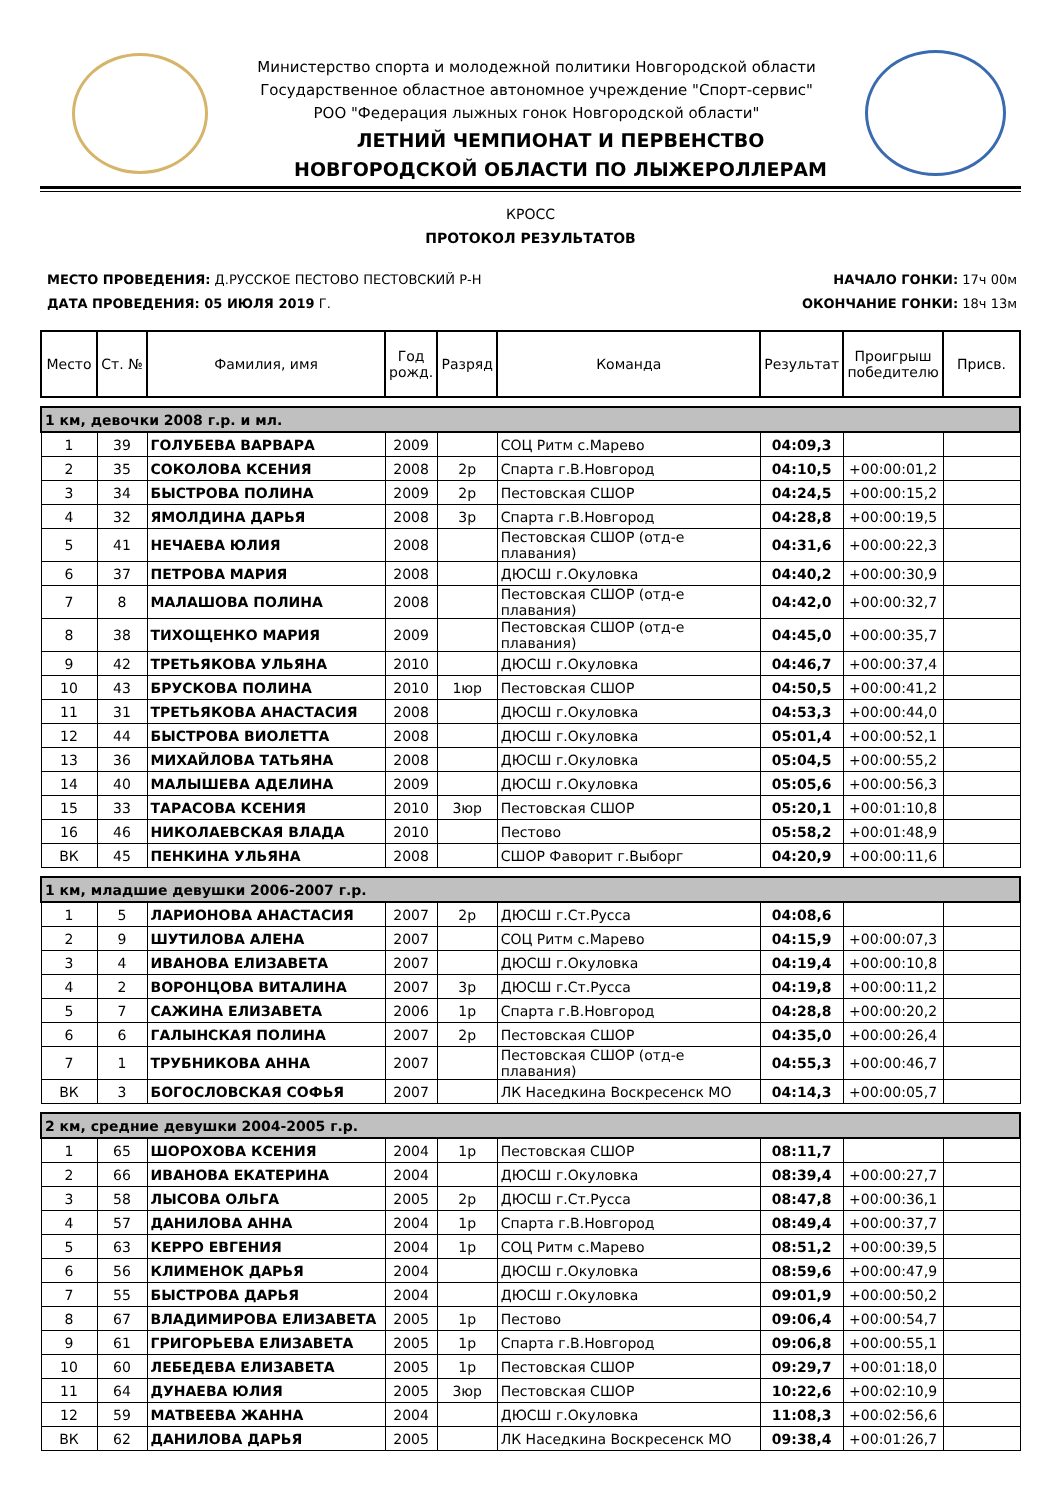Министерство спорта и молодежной политики Новгородской области
Государственное областное автономное учреждение "Спорт-сервис"
РОО "Федерация лыжных гонок Новгородской области"
ЛЕТНИЙ ЧЕМПИОНАТ И ПЕРВЕНСТВО
НОВГОРОДСКОЙ ОБЛАСТИ ПО ЛЫЖЕРОЛЛЕРАМ
КРОСС
ПРОТОКОЛ РЕЗУЛЬТАТОВ
МЕСТО ПРОВЕДЕНИЯ: Д.РУССКОЕ ПЕСТОВО ПЕСТОВСКИЙ Р-Н
ДАТА ПРОВЕДЕНИЯ: 05 ИЮЛЯ 2019 Г.
НАЧАЛО ГОНКИ: 17ч 00м
ОКОНЧАНИЕ ГОНКИ: 18ч 13м
| Место | Ст. № | Фамилия, имя | Год рожд. | Разряд | Команда | Результат | Проигрыш победителю | Присв. |
| --- | --- | --- | --- | --- | --- | --- | --- | --- |
| 1 км, девочки 2008 г.р. и мл. | | | | | | | | |
| 1 | 39 | ГОЛУБЕВА ВАРВАРА | 2009 | | СОЦ Ритм с.Марево | 04:09,3 | | |
| 2 | 35 | СОКОЛОВА КСЕНИЯ | 2008 | 2р | Спарта г.В.Новгород | 04:10,5 | +00:00:01,2 | |
| 3 | 34 | БЫСТРОВА ПОЛИНА | 2009 | 2р | Пестовская СШОР | 04:24,5 | +00:00:15,2 | |
| 4 | 32 | ЯМОЛДИНА ДАРЬЯ | 2008 | 3р | Спарта г.В.Новгород | 04:28,8 | +00:00:19,5 | |
| 5 | 41 | НЕЧАЕВА ЮЛИЯ | 2008 | | Пестовская СШОР (отд-е плавания) | 04:31,6 | +00:00:22,3 | |
| 6 | 37 | ПЕТРОВА МАРИЯ | 2008 | | ДЮСШ г.Окуловка | 04:40,2 | +00:00:30,9 | |
| 7 | 8 | МАЛАШОВА ПОЛИНА | 2008 | | Пестовская СШОР (отд-е плавания) | 04:42,0 | +00:00:32,7 | |
| 8 | 38 | ТИХОЩЕНКО МАРИЯ | 2009 | | Пестовская СШОР (отд-е плавания) | 04:45,0 | +00:00:35,7 | |
| 9 | 42 | ТРЕТЬЯКОВА УЛЬЯНА | 2010 | | ДЮСШ г.Окуловка | 04:46,7 | +00:00:37,4 | |
| 10 | 43 | БРУСКОВА ПОЛИНА | 2010 | 1юр | Пестовская СШОР | 04:50,5 | +00:00:41,2 | |
| 11 | 31 | ТРЕТЬЯКОВА АНАСТАСИЯ | 2008 | | ДЮСШ г.Окуловка | 04:53,3 | +00:00:44,0 | |
| 12 | 44 | БЫСТРОВА ВИОЛЕТТА | 2008 | | ДЮСШ г.Окуловка | 05:01,4 | +00:00:52,1 | |
| 13 | 36 | МИХАЙЛОВА ТАТЬЯНА | 2008 | | ДЮСШ г.Окуловка | 05:04,5 | +00:00:55,2 | |
| 14 | 40 | МАЛЫШЕВА АДЕЛИНА | 2009 | | ДЮСШ г.Окуловка | 05:05,6 | +00:00:56,3 | |
| 15 | 33 | ТАРАСОВА КСЕНИЯ | 2010 | 3юр | Пестовская СШОР | 05:20,1 | +00:01:10,8 | |
| 16 | 46 | НИКОЛАЕВСКАЯ ВЛАДА | 2010 | | Пестово | 05:58,2 | +00:01:48,9 | |
| ВК | 45 | ПЕНКИНА УЛЬЯНА | 2008 | | СШОР Фаворит г.Выборг | 04:20,9 | +00:00:11,6 | |
| 1 км, младшие девушки 2006-2007 г.р. | | | | | | | | |
| 1 | 5 | ЛАРИОНОВА АНАСТАСИЯ | 2007 | 2р | ДЮСШ г.Ст.Русса | 04:08,6 | | |
| 2 | 9 | ШУТИЛОВА АЛЕНА | 2007 | | СОЦ Ритм с.Марево | 04:15,9 | +00:00:07,3 | |
| 3 | 4 | ИВАНОВА ЕЛИЗАВЕТА | 2007 | | ДЮСШ г.Окуловка | 04:19,4 | +00:00:10,8 | |
| 4 | 2 | ВОРОНЦОВА ВИТАЛИНА | 2007 | 3р | ДЮСШ г.Ст.Русса | 04:19,8 | +00:00:11,2 | |
| 5 | 7 | САЖИНА ЕЛИЗАВЕТА | 2006 | 1р | Спарта г.В.Новгород | 04:28,8 | +00:00:20,2 | |
| 6 | 6 | ГАЛЫНСКАЯ ПОЛИНА | 2007 | 2р | Пестовская СШОР | 04:35,0 | +00:00:26,4 | |
| 7 | 1 | ТРУБНИКОВА АННА | 2007 | | Пестовская СШОР (отд-е плавания) | 04:55,3 | +00:00:46,7 | |
| ВК | 3 | БОГОСЛОВСКАЯ СОФЬЯ | 2007 | | ЛК Наседкина Воскресенск МО | 04:14,3 | +00:00:05,7 | |
| 2 км, средние девушки 2004-2005 г.р. | | | | | | | | |
| 1 | 65 | ШОРОХОВА КСЕНИЯ | 2004 | 1р | Пестовская СШОР | 08:11,7 | | |
| 2 | 66 | ИВАНОВА ЕКАТЕРИНА | 2004 | | ДЮСШ г.Окуловка | 08:39,4 | +00:00:27,7 | |
| 3 | 58 | ЛЫСОВА ОЛЬГА | 2005 | 2р | ДЮСШ г.Ст.Русса | 08:47,8 | +00:00:36,1 | |
| 4 | 57 | ДАНИЛОВА АННА | 2004 | 1р | Спарта г.В.Новгород | 08:49,4 | +00:00:37,7 | |
| 5 | 63 | КЕРРО ЕВГЕНИЯ | 2004 | 1р | СОЦ Ритм с.Марево | 08:51,2 | +00:00:39,5 | |
| 6 | 56 | КЛИМЕНОК ДАРЬЯ | 2004 | | ДЮСШ г.Окуловка | 08:59,6 | +00:00:47,9 | |
| 7 | 55 | БЫСТРОВА ДАРЬЯ | 2004 | | ДЮСШ г.Окуловка | 09:01,9 | +00:00:50,2 | |
| 8 | 67 | ВЛАДИМИРОВА ЕЛИЗАВЕТА | 2005 | 1р | Пестово | 09:06,4 | +00:00:54,7 | |
| 9 | 61 | ГРИГОРЬЕВА ЕЛИЗАВЕТА | 2005 | 1р | Спарта г.В.Новгород | 09:06,8 | +00:00:55,1 | |
| 10 | 60 | ЛЕБЕДЕВА ЕЛИЗАВЕТА | 2005 | 1р | Пестовская СШОР | 09:29,7 | +00:01:18,0 | |
| 11 | 64 | ДУНАЕВА ЮЛИЯ | 2005 | 3юр | Пестовская СШОР | 10:22,6 | +00:02:10,9 | |
| 12 | 59 | МАТВЕЕВА ЖАННА | 2004 | | ДЮСШ г.Окуловка | 11:08,3 | +00:02:56,6 | |
| ВК | 62 | ДАНИЛОВА ДАРЬЯ | 2005 | | ЛК Наседкина Воскресенск МО | 09:38,4 | +00:01:26,7 | |